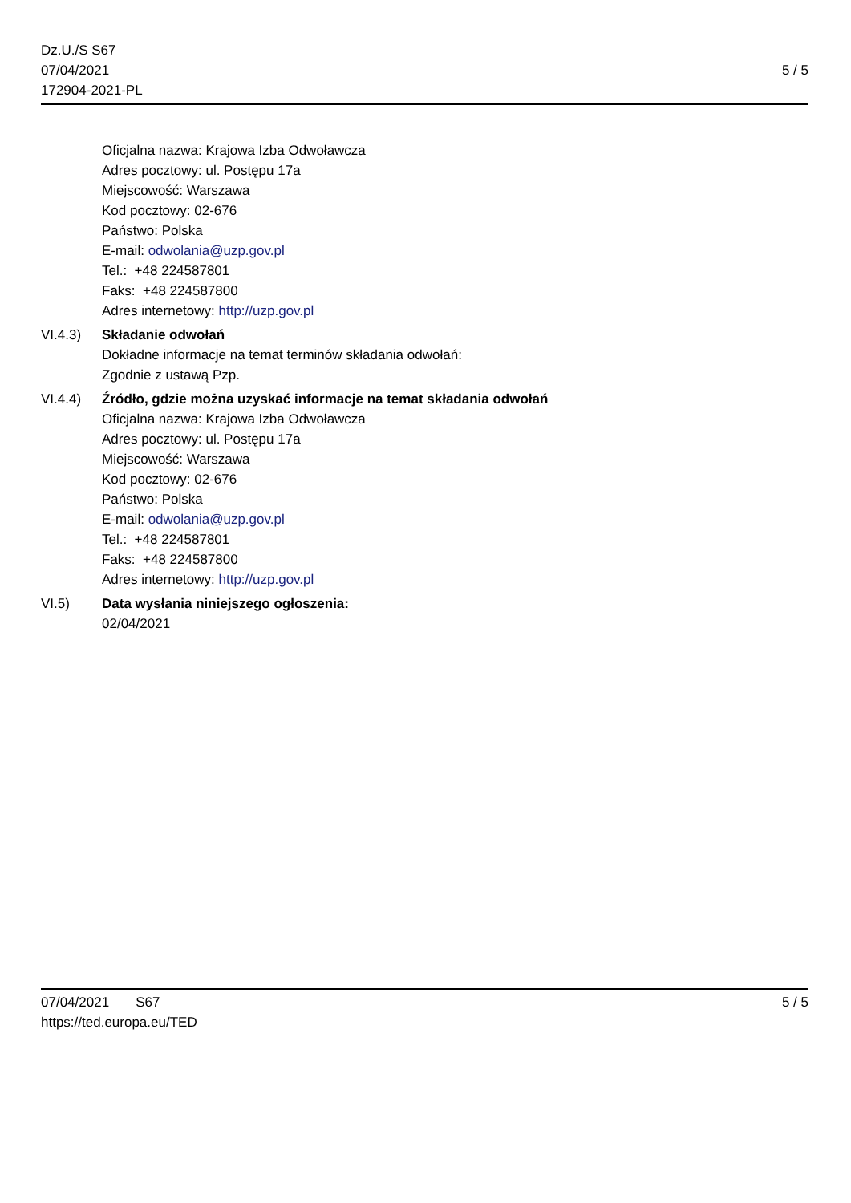Dz.U./S S67
07/04/2021
172904-2021-PL
5 / 5
Oficjalna nazwa: Krajowa Izba Odwoławcza
Adres pocztowy: ul. Postępu 17a
Miejscowość: Warszawa
Kod pocztowy: 02-676
Państwo: Polska
E-mail: odwolania@uzp.gov.pl
Tel.: +48 224587801
Faks: +48 224587800
Adres internetowy: http://uzp.gov.pl
VI.4.3) Składanie odwołań
Dokładne informacje na temat terminów składania odwołań:
Zgodnie z ustawą Pzp.
VI.4.4) Źródło, gdzie można uzyskać informacje na temat składania odwołań
Oficjalna nazwa: Krajowa Izba Odwoławcza
Adres pocztowy: ul. Postępu 17a
Miejscowość: Warszawa
Kod pocztowy: 02-676
Państwo: Polska
E-mail: odwolania@uzp.gov.pl
Tel.: +48 224587801
Faks: +48 224587800
Adres internetowy: http://uzp.gov.pl
VI.5) Data wysłania niniejszego ogłoszenia:
02/04/2021
07/04/2021 S67 5 / 5
https://ted.europa.eu/TED